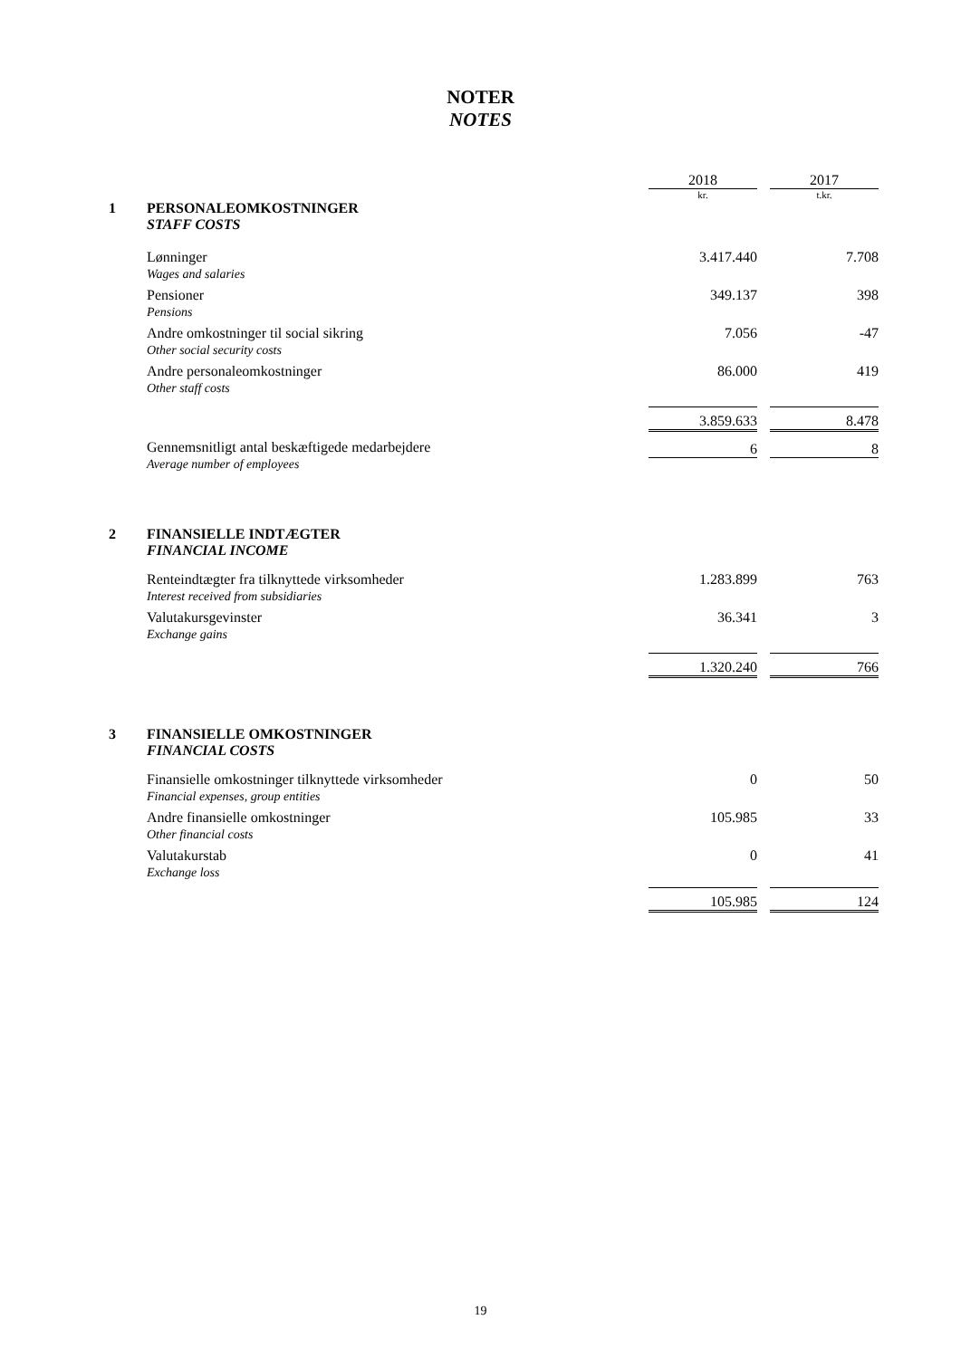NOTER
NOTES
| | | 2018 | | 2017 |
| | | kr. | | t.kr. |
| 1 | PERSONALEOMKOSTNINGER STAFF COSTS | | | |
| | Lønninger Wages and salaries | 3.417.440 | | 7.708 |
| | Pensioner Pensions | 349.137 | | 398 |
| | Andre omkostninger til social sikring Other social security costs | 7.056 | | -47 |
| | Andre personaleomkostninger Other staff costs | 86.000 | | 419 |
| | | 3.859.633 | | 8.478 |
| | Gennemsnitligt antal beskæftigede medarbejdere Average number of employees | 6 | | 8 |
| 2 | FINANSIELLE INDTÆGTER FINANCIAL INCOME | | | |
| | Renteindtægter fra tilknyttede virksomheder Interest received from subsidiaries | 1.283.899 | | 763 |
| | Valutakursgevinster Exchange gains | 36.341 | | 3 |
| | | 1.320.240 | | 766 |
| 3 | FINANSIELLE OMKOSTNINGER FINANCIAL COSTS | | | |
| | Finansielle omkostninger tilknyttede virksomheder Financial expenses, group entities | 0 | | 50 |
| | Andre finansielle omkostninger Other financial costs | 105.985 | | 33 |
| | Valutakurstab Exchange loss | 0 | | 41 |
| | | 105.985 | | 124 |
19